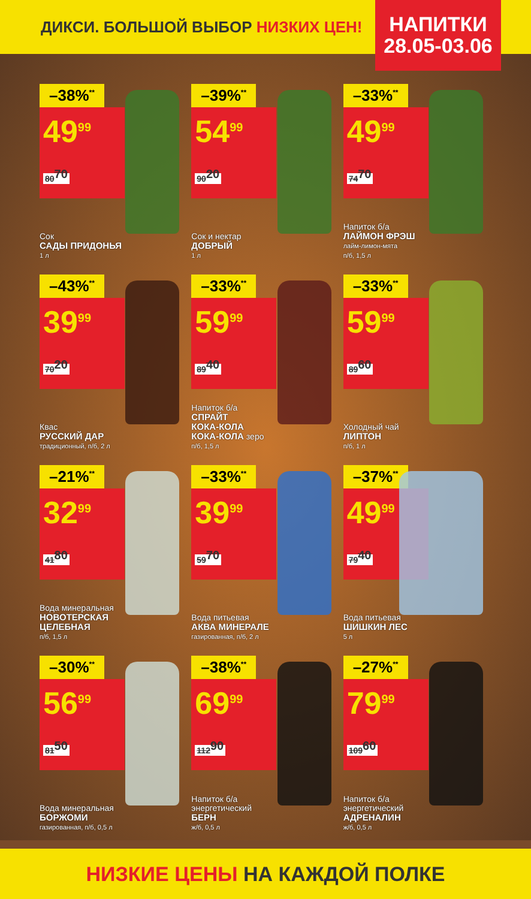ДИКСИ. БОЛЬШОЙ ВЫБОР НИЗКИХ ЦЕН!
НАПИТКИ
28.05-03.06
–38%<sup>**</sup>
49<sup>99</sup> 80<sup>70</sup>
Сок
САДЫ ПРИДОНЬЯ
1 л
–39%<sup>**</sup>
54<sup>99</sup> 90<sup>20</sup>
Сок и нектар
ДОБРЫЙ
1 л
–33%<sup>**</sup>
49<sup>99</sup> 74<sup>70</sup>
Напиток б/а
ЛАЙМОН ФРЭШ
лайм-лимон-мята
п/б, 1,5 л
–43%<sup>**</sup>
39<sup>99</sup> 70<sup>20</sup>
Квас
РУССКИЙ ДАР
традиционный, п/б, 2 л
–33%<sup>**</sup>
59<sup>99</sup> 89<sup>40</sup>
Напиток б/а
СПРАЙТ
КОКА-КОЛА
КОКА-КОЛА зеро
п/б, 1,5 л
–33%<sup>**</sup>
59<sup>99</sup> 89<sup>60</sup>
Холодный чай
ЛИПТОН
п/б, 1 л
–21%<sup>**</sup>
32<sup>99</sup> 41<sup>80</sup>
Вода минеральная
НОВОТЕРСКАЯ
ЦЕЛЕБНАЯ
п/б, 1,5 л
–33%<sup>**</sup>
39<sup>99</sup> 59<sup>70</sup>
Вода питьевая
АКВА МИНЕРАЛЕ
газированная, п/б, 2 л
–37%<sup>**</sup>
49<sup>99</sup> 79<sup>40</sup>
Вода питьевая
ШИШКИН ЛЕС
5 л
–30%<sup>**</sup>
56<sup>99</sup> 81<sup>50</sup>
Вода минеральная
БОРЖОМИ
газированная, п/б, 0,5 л
–38%<sup>**</sup>
69<sup>99</sup> 112<sup>90</sup>
Напиток б/а
энергетический
БЕРН
ж/б, 0,5 л
–27%<sup>**</sup>
79<sup>99</sup> 109<sup>60</sup>
Напиток б/а
энергетический
АДРЕНАЛИН
ж/б, 0,5 л
НИЗКИЕ ЦЕНЫ НА КАЖДОЙ ПОЛКЕ